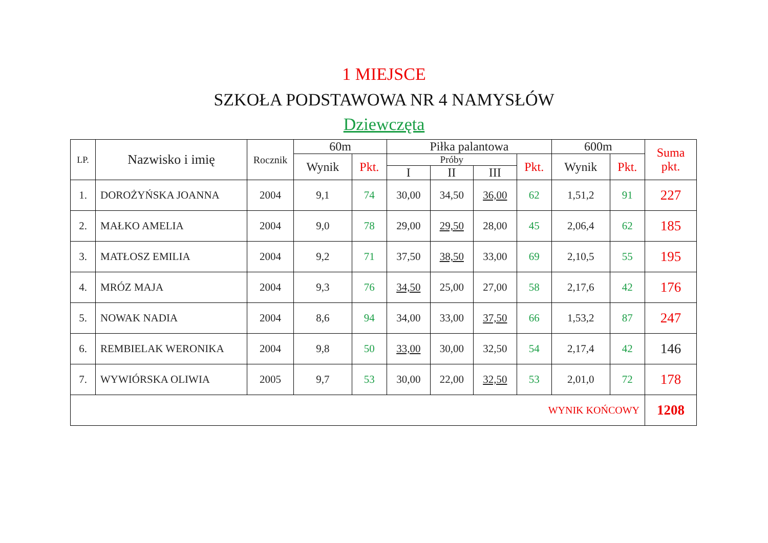1 MIEJSCE
SZKOŁA PODSTAWOWA NR 4 NAMYSŁÓW
Dziewczęta
| LP. | Nazwisko i imię | Rocznik | 60m | | Piłka palantowa | | | | 600m | | Suma pkt. |
| --- | --- | --- | --- | --- | --- | --- | --- | --- | --- | --- | --- |
| | | | Wynik | Pkt. | Próby | | | Pkt. | Wynik | Pkt. | |
| | | | | | I | II | III | | | | |
| 1. | DOROŻYŃSKA JOANNA | 2004 | 9,1 | 74 | 30,00 | 34,50 | 36,00 | 62 | 1,51,2 | 91 | 227 |
| 2. | MAŁKO AMELIA | 2004 | 9,0 | 78 | 29,00 | 29,50 | 28,00 | 45 | 2,06,4 | 62 | 185 |
| 3. | MATŁOSZ EMILIA | 2004 | 9,2 | 71 | 37,50 | 38,50 | 33,00 | 69 | 2,10,5 | 55 | 195 |
| 4. | MRÓZ MAJA | 2004 | 9,3 | 76 | 34,50 | 25,00 | 27,00 | 58 | 2,17,6 | 42 | 176 |
| 5. | NOWAK NADIA | 2004 | 8,6 | 94 | 34,00 | 33,00 | 37,50 | 66 | 1,53,2 | 87 | 247 |
| 6. | REMBIELAK WERONIKA | 2004 | 9,8 | 50 | 33,00 | 30,00 | 32,50 | 54 | 2,17,4 | 42 | 146 |
| 7. | WYWIÓRSKA OLIWIA | 2005 | 9,7 | 53 | 30,00 | 22,00 | 32,50 | 53 | 2,01,0 | 72 | 178 |
| WYNIK KOŃCOWY | | | | | | | | | | | 1208 |